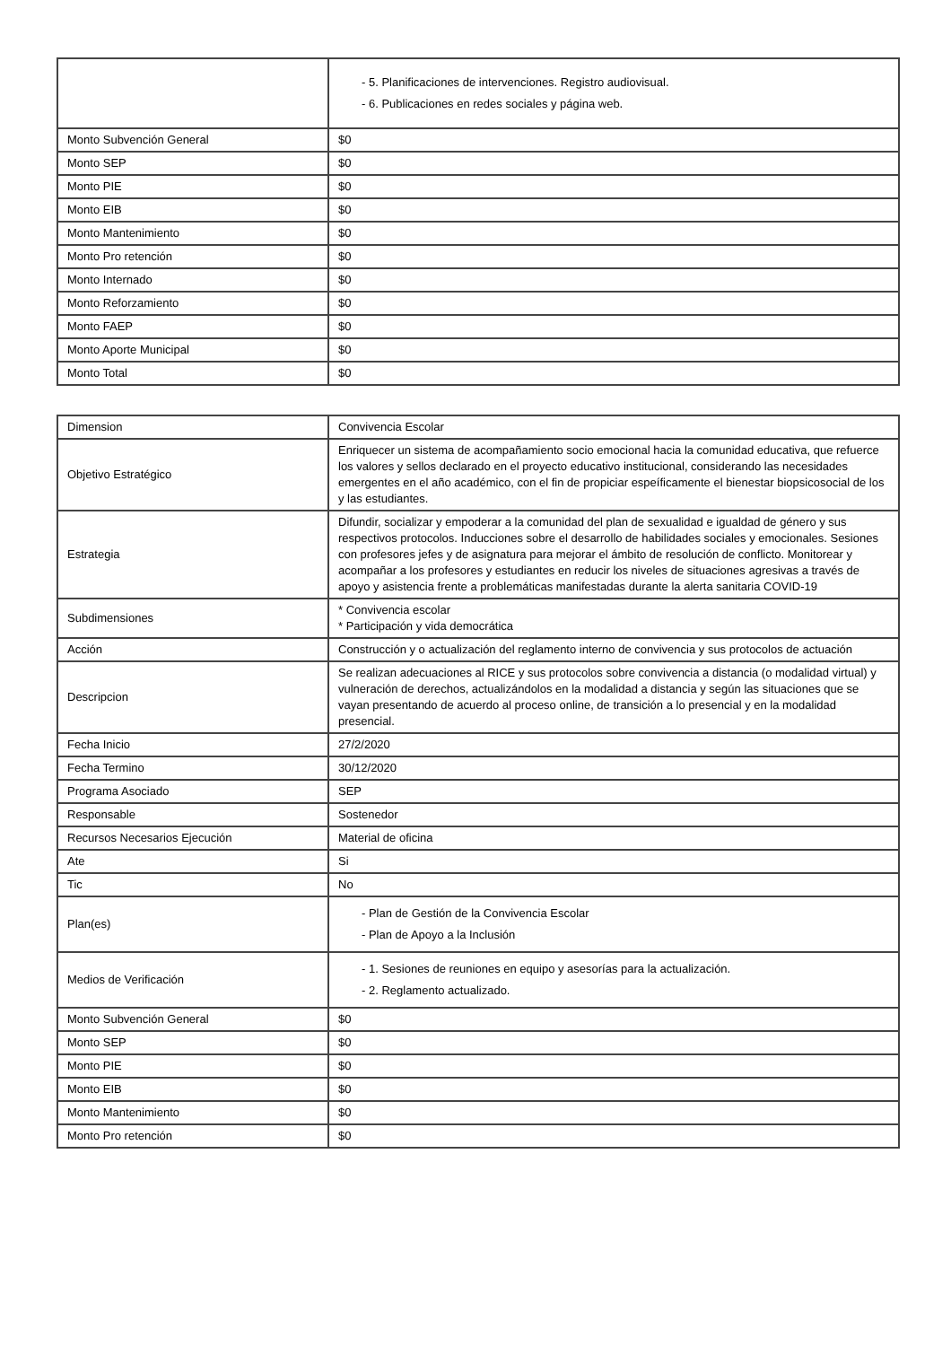| | - 5. Planificaciones de intervenciones. Registro audiovisual. - 6. Publicaciones en redes sociales y página web. |
| Monto Subvención General | $0 |
| Monto SEP | $0 |
| Monto PIE | $0 |
| Monto EIB | $0 |
| Monto Mantenimiento | $0 |
| Monto Pro retención | $0 |
| Monto Internado | $0 |
| Monto Reforzamiento | $0 |
| Monto FAEP | $0 |
| Monto Aporte Municipal | $0 |
| Monto Total | $0 |
| Dimension | Convivencia Escolar |
| Objetivo Estratégico | Enriquecer un sistema de acompañamiento socio emocional hacia la comunidad educativa, que refuerce los valores y sellos declarado en el proyecto educativo institucional, considerando las necesidades emergentes en el año académico, con el fin de propiciar espeíficamente el bienestar biopsicosocial de los y las estudiantes. |
| Estrategia | Difundir, socializar y empoderar a la comunidad del plan de sexualidad e igualdad de género y sus respectivos protocolos. Inducciones sobre el desarrollo de habilidades sociales y emocionales. Sesiones con profesores jefes y de asignatura para mejorar el ámbito de resolución de conflicto. Monitorear y acompañar a los profesores y estudiantes en reducir los niveles de situaciones agresivas a través de apoyo y asistencia frente a problemáticas manifestadas durante la alerta sanitaria COVID-19 |
| Subdimensiones | * Convivencia escolar * Participación y vida democrática |
| Acción | Construcción y o actualización del reglamento interno de convivencia y sus protocolos de actuación |
| Descripcion | Se realizan adecuaciones al RICE y sus protocolos sobre convivencia a distancia (o modalidad virtual) y vulneración de derechos, actualizándolos en la modalidad a distancia y según las situaciones que se vayan presentando de acuerdo al proceso online, de transición a lo presencial y en la modalidad presencial. |
| Fecha Inicio | 27/2/2020 |
| Fecha Termino | 30/12/2020 |
| Programa Asociado | SEP |
| Responsable | Sostenedor |
| Recursos Necesarios Ejecución | Material de oficina |
| Ate | Si |
| Tic | No |
| Plan(es) | - Plan de Gestión de la Convivencia Escolar - Plan de Apoyo a la Inclusión |
| Medios de Verificación | - 1. Sesiones de reuniones en equipo y asesorías para la actualización. - 2. Reglamento actualizado. |
| Monto Subvención General | $0 |
| Monto SEP | $0 |
| Monto PIE | $0 |
| Monto EIB | $0 |
| Monto Mantenimiento | $0 |
| Monto Pro retención | $0 |